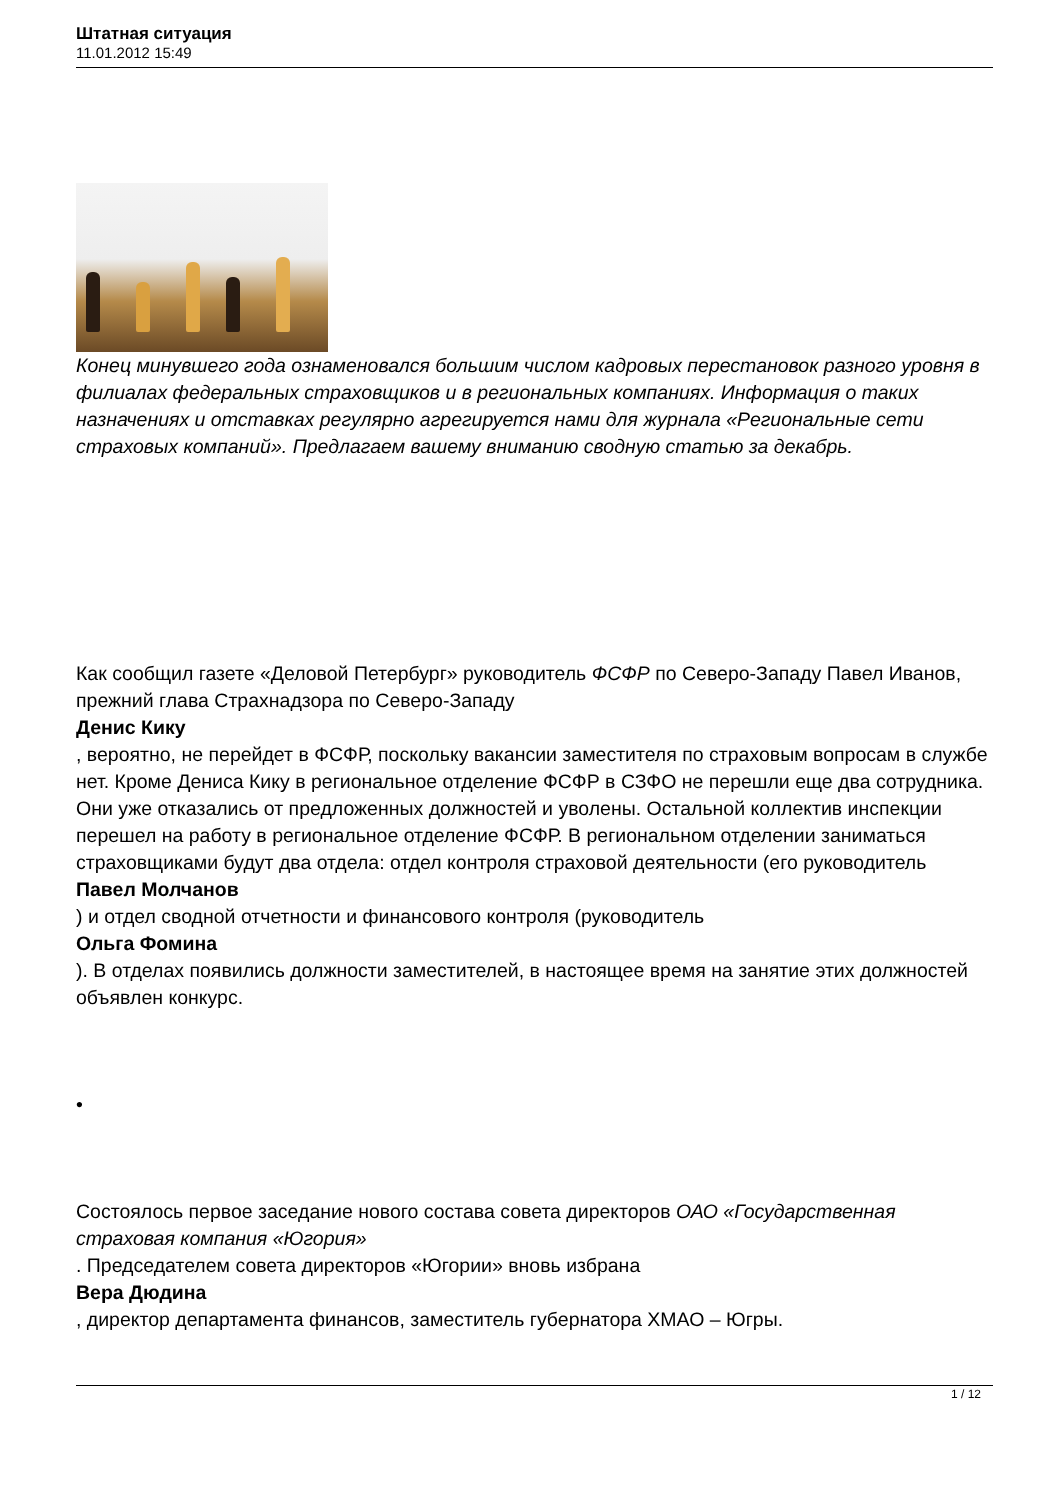Штатная ситуация
11.01.2012 15:49
Конец минувшего года ознаменовался большим числом кадровых перестановок разного уровня в филиалах федеральных страховщиков и в региональных компаниях. Информация о таких назначениях и отставках регулярно агрегируется нами для журнала «Региональные сети страховых компаний». Предлагаем вашему вниманию сводную статью за декабрь.
Как сообщил газете «Деловой Петербург» руководитель ФСФР по Северо-Западу Павел Иванов, прежний глава Страхнадзора по Северо-Западу
Денис Кику
, вероятно, не перейдет в ФСФР, поскольку вакансии заместителя по страховым вопросам в службе нет. Кроме Дениса Кику в региональное отделение ФСФР в СЗФО не перешли еще два сотрудника. Они уже отказались от предложенных должностей и уволены. Остальной коллектив инспекции перешел на работу в региональное отделение ФСФР. В региональном отделении заниматься страховщиками будут два отдела: отдел контроля страховой деятельности (его руководитель
Павел Молчанов
) и отдел сводной отчетности и финансового контроля (руководитель
Ольга Фомина
). В отделах появились должности заместителей, в настоящее время на занятие этих должностей объявлен конкурс.
•
Состоялось первое заседание нового состава совета директоров ОАО «Государственная страховая компания «Югория»
. Председателем совета директоров «Югории» вновь избрана
Вера Дюдина
, директор департамента финансов, заместитель губернатора ХМАО – Югры.
1 / 12